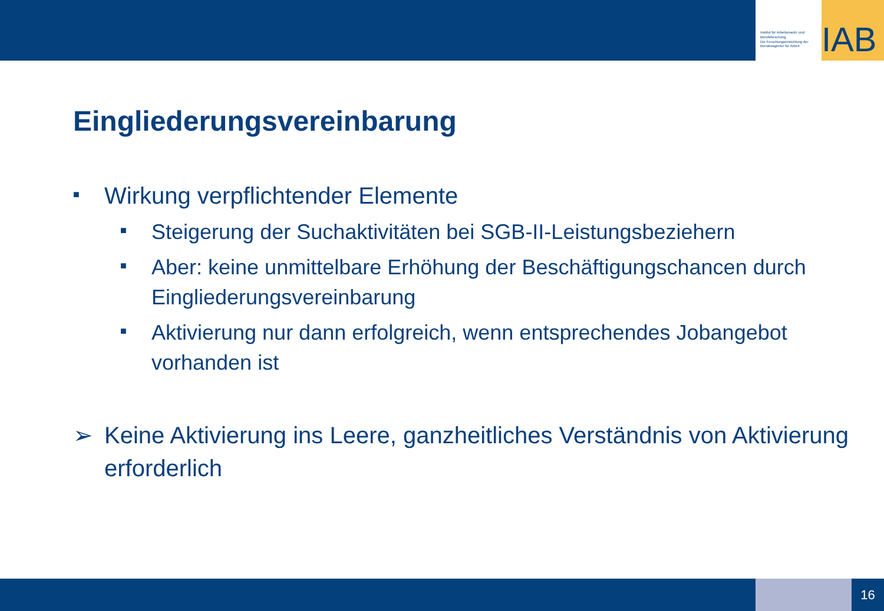Institut für Arbeitsmarkt- und Berufsforschung
Die Forschungseinrichtung der Bundesagentur für Arbeit
IAB
Eingliederungsvereinbarung
■ Wirkung verpflichtender Elemente
■ Steigerung der Suchaktivitäten bei SGB-II-Leistungsbeziehern
■ Aber: keine unmittelbare Erhöhung der Beschäftigungschancen durch Eingliederungsvereinbarung
■ Aktivierung nur dann erfolgreich, wenn entsprechendes Jobangebot vorhanden ist
➢ Keine Aktivierung ins Leere, ganzheitliches Verständnis von Aktivierung erforderlich
16